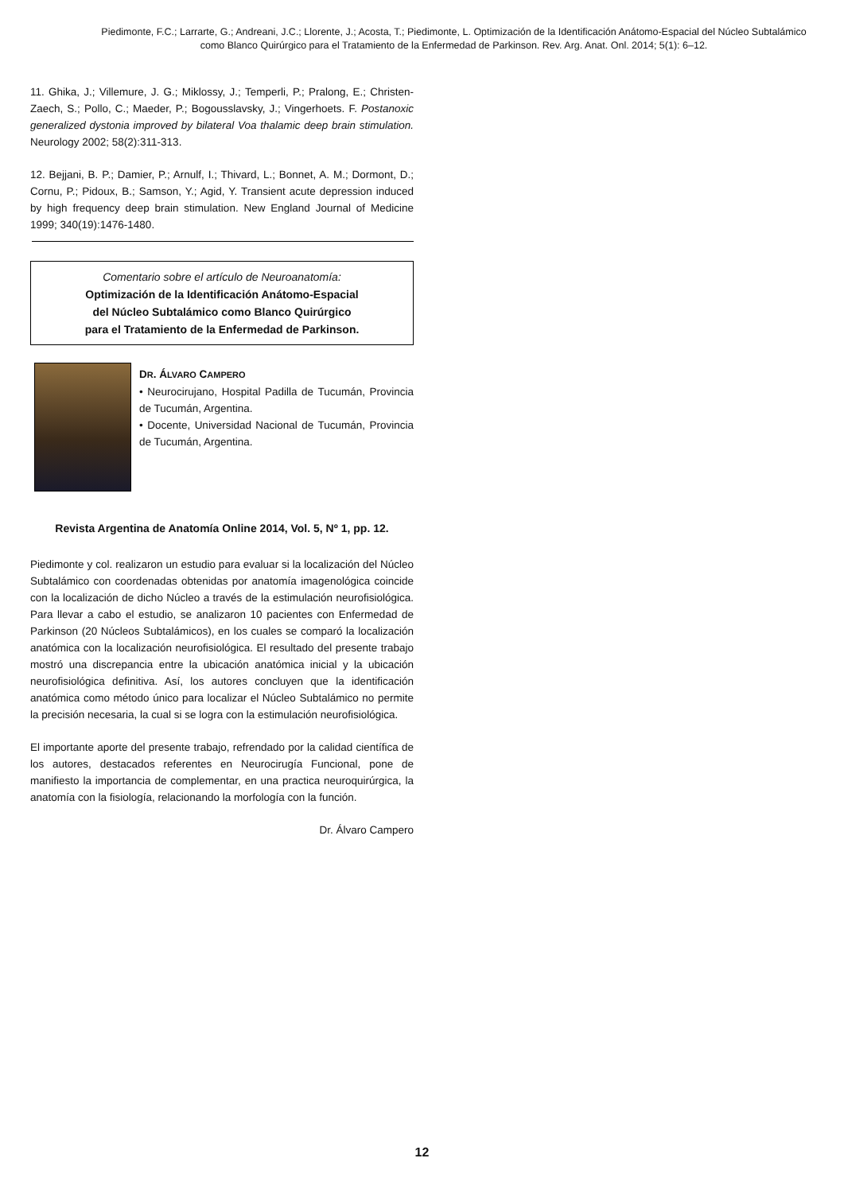Piedimonte, F.C.; Larrarte, G.; Andreani, J.C.; Llorente, J.; Acosta, T.; Piedimonte, L. Optimización de la Identificación Anátomo-Espacial del Núcleo Subtalámico como Blanco Quirúrgico para el Tratamiento de la Enfermedad de Parkinson. Rev. Arg. Anat. Onl. 2014; 5(1): 6–12.
11. Ghika, J.; Villemure, J. G.; Miklossy, J.; Temperli, P.; Pralong, E.; Christen-Zaech, S.; Pollo, C.; Maeder, P.; Bogousslavsky, J.; Vingerhoets. F. Postanoxic generalized dystonia improved by bilateral Voa thalamic deep brain stimulation. Neurology 2002; 58(2):311-313.
12. Bejjani, B. P.; Damier, P.; Arnulf, I.; Thivard, L.; Bonnet, A. M.; Dormont, D.; Cornu, P.; Pidoux, B.; Samson, Y.; Agid, Y. Transient acute depression induced by high frequency deep brain stimulation. New England Journal of Medicine 1999; 340(19):1476-1480.
Comentario sobre el artículo de Neuroanatomía:
Optimización de la Identificación Anátomo-Espacial
del Núcleo Subtalámico como Blanco Quirúrgico
para el Tratamiento de la Enfermedad de Parkinson.
DR. ÁLVARO CAMPERO
• Neurocirujano, Hospital Padilla de Tucumán, Provincia de Tucumán, Argentina.
• Docente, Universidad Nacional de Tucumán, Provincia de Tucumán, Argentina.
Revista Argentina de Anatomía Online 2014, Vol. 5, Nº 1, pp. 12.
Piedimonte y col. realizaron un estudio para evaluar si la localización del Núcleo Subtalámico con coordenadas obtenidas por anatomía imagenológica coincide con la localización de dicho Núcleo a través de la estimulación neurofisiológica. Para llevar a cabo el estudio, se analizaron 10 pacientes con Enfermedad de Parkinson (20 Núcleos Subtalámicos), en los cuales se comparó la localización anatómica con la localización neurofisiológica. El resultado del presente trabajo mostró una discrepancia entre la ubicación anatómica inicial y la ubicación neurofisiológica definitiva. Así, los autores concluyen que la identificación anatómica como método único para localizar el Núcleo Subtalámico no permite la precisión necesaria, la cual si se logra con la estimulación neurofisiológica.
El importante aporte del presente trabajo, refrendado por la calidad científica de los autores, destacados referentes en Neurocirugía Funcional, pone de manifiesto la importancia de complementar, en una practica neuroquirúrgica, la anatomía con la fisiología, relacionando la morfología con la función.
Dr. Álvaro Campero
12